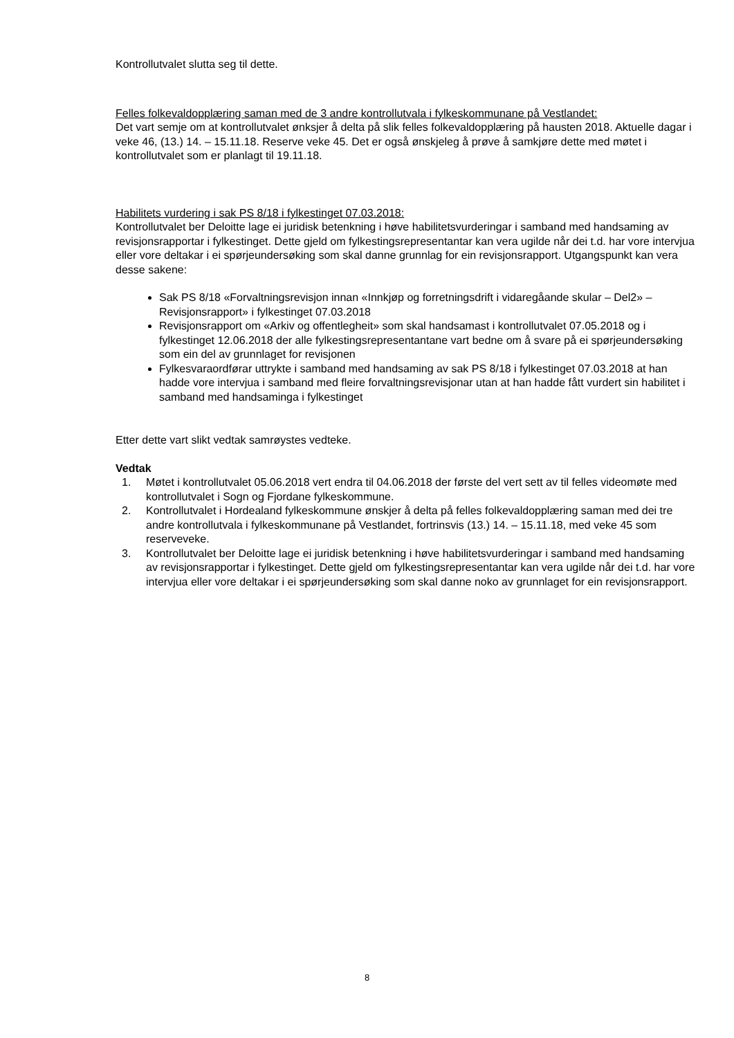Kontrollutvalet slutta seg til dette.
Felles folkevaldopplæring saman med de 3 andre kontrollutvala i fylkeskommunane på Vestlandet:
Det vart semje om at kontrollutvalet ønksjer å delta på slik felles folkevaldopplæring på hausten 2018. Aktuelle dagar i veke 46, (13.) 14. – 15.11.18. Reserve veke 45. Det er også ønskjeleg å prøve å samkjøre dette med møtet i kontrollutvalet som er planlagt til 19.11.18.
Habilitets vurdering i sak PS 8/18 i fylkestinget 07.03.2018:
Kontrollutvalet ber Deloitte lage ei juridisk betenkning i høve habilitetsvurderingar i samband med handsaming av revisjonsrapportar i fylkestinget. Dette gjeld om fylkestingsrepresentantar kan vera ugilde når dei t.d. har vore intervjua eller vore deltakar i ei spørjeundersøking som skal danne grunnlag for ein revisjonsrapport. Utgangspunkt kan vera desse sakene:
Sak PS 8/18 «Forvaltningsrevisjon innan «Innkjøp og forretningsdrift i vidaregåande skular – Del2» – Revisjonsrapport» i fylkestinget 07.03.2018
Revisjonsrapport om «Arkiv og offentlegheit» som skal handsamast i kontrollutvalet 07.05.2018 og i fylkestinget 12.06.2018 der alle fylkestingsrepresentantane vart bedne om å svare på ei spørjeundersøking som ein del av grunnlaget for revisjonen
Fylkesvaraordførar uttrykte i samband med handsaming av sak PS 8/18 i fylkestinget 07.03.2018 at han hadde vore intervjua i samband med fleire forvaltningsrevisjonar utan at han hadde fått vurdert sin habilitet i samband med handsaminga i fylkestinget
Etter dette vart slikt vedtak samrøystes vedteke.
Vedtak
1. Møtet i kontrollutvalet 05.06.2018 vert endra til 04.06.2018 der første del vert sett av til felles videomøte med kontrollutvalet i Sogn og Fjordane fylkeskommune.
2. Kontrollutvalet i Hordealand fylkeskommune ønskjer å delta på felles folkevaldopplæring saman med dei tre andre kontrollutvala i fylkeskommunane på Vestlandet, fortrinsvis (13.) 14. – 15.11.18, med veke 45 som reserveveke.
3. Kontrollutvalet ber Deloitte lage ei juridisk betenkning i høve habilitetsvurderingar i samband med handsaming av revisjonsrapportar i fylkestinget. Dette gjeld om fylkestingsrepresentantar kan vera ugilde når dei t.d. har vore intervjua eller vore deltakar i ei spørjeundersøking som skal danne noko av grunnlaget for ein revisjonsrapport.
8